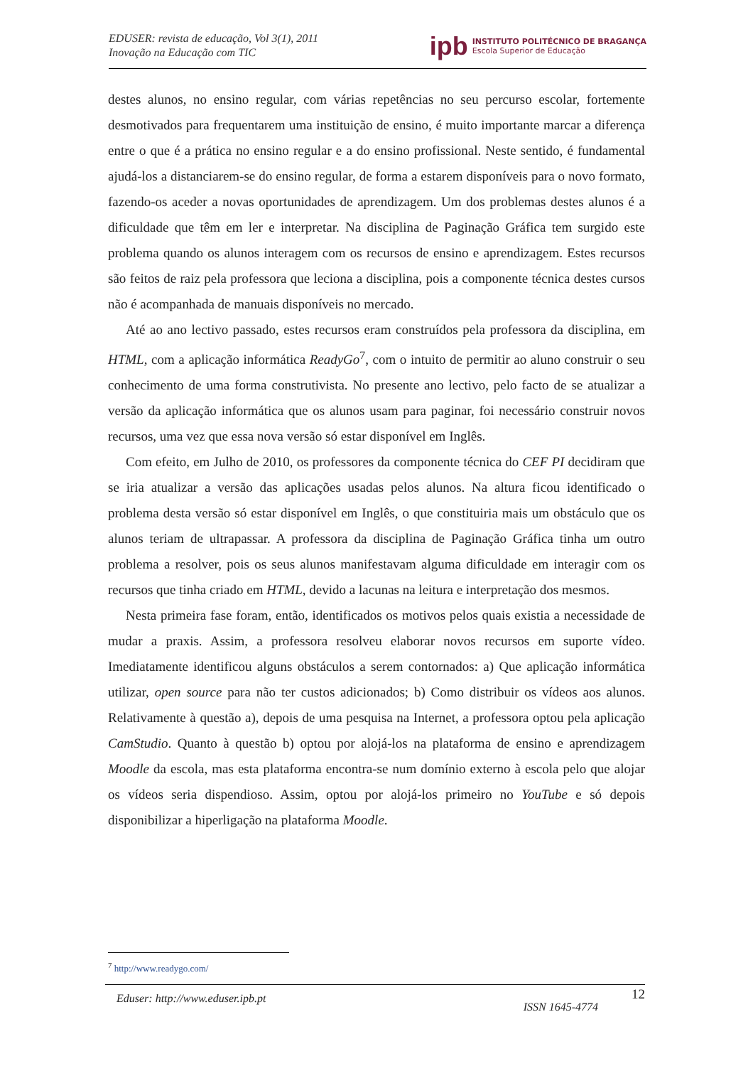EDUSER: revista de educação, Vol 3(1), 2011
Inovação na Educação com TIC
ipb
INSTITUTO POLITÉCNICO DE BRAGANÇA
Escola Superior de Educação
destes alunos, no ensino regular, com várias repetências no seu percurso escolar, fortemente desmotivados para frequentarem uma instituição de ensino, é muito importante marcar a diferença entre o que é a prática no ensino regular e a do ensino profissional. Neste sentido, é fundamental ajudá-los a distanciarem-se do ensino regular, de forma a estarem disponíveis para o novo formato, fazendo-os aceder a novas oportunidades de aprendizagem. Um dos problemas destes alunos é a dificuldade que têm em ler e interpretar. Na disciplina de Paginação Gráfica tem surgido este problema quando os alunos interagem com os recursos de ensino e aprendizagem. Estes recursos são feitos de raiz pela professora que leciona a disciplina, pois a componente técnica destes cursos não é acompanhada de manuais disponíveis no mercado.
Até ao ano lectivo passado, estes recursos eram construídos pela professora da disciplina, em HTML, com a aplicação informática ReadyGo<sup>7</sup>, com o intuito de permitir ao aluno construir o seu conhecimento de uma forma construtivista. No presente ano lectivo, pelo facto de se atualizar a versão da aplicação informática que os alunos usam para paginar, foi necessário construir novos recursos, uma vez que essa nova versão só estar disponível em Inglês.
Com efeito, em Julho de 2010, os professores da componente técnica do CEF PI decidiram que se iria atualizar a versão das aplicações usadas pelos alunos. Na altura ficou identificado o problema desta versão só estar disponível em Inglês, o que constituiria mais um obstáculo que os alunos teriam de ultrapassar. A professora da disciplina de Paginação Gráfica tinha um outro problema a resolver, pois os seus alunos manifestavam alguma dificuldade em interagir com os recursos que tinha criado em HTML, devido a lacunas na leitura e interpretação dos mesmos.
Nesta primeira fase foram, então, identificados os motivos pelos quais existia a necessidade de mudar a praxis. Assim, a professora resolveu elaborar novos recursos em suporte vídeo. Imediatamente identificou alguns obstáculos a serem contornados: a) Que aplicação informática utilizar, open source para não ter custos adicionados; b) Como distribuir os vídeos aos alunos. Relativamente à questão a), depois de uma pesquisa na Internet, a professora optou pela aplicação CamStudio. Quanto à questão b) optou por alojá-los na plataforma de ensino e aprendizagem Moodle da escola, mas esta plataforma encontra-se num domínio externo à escola pelo que alojar os vídeos seria dispendioso. Assim, optou por alojá-los primeiro no YouTube e só depois disponibilizar a hiperligação na plataforma Moodle.
<sup>7</sup> http://www.readygo.com/
12
Eduser: http://www.eduser.ipb.pt ISSN 1645-4774